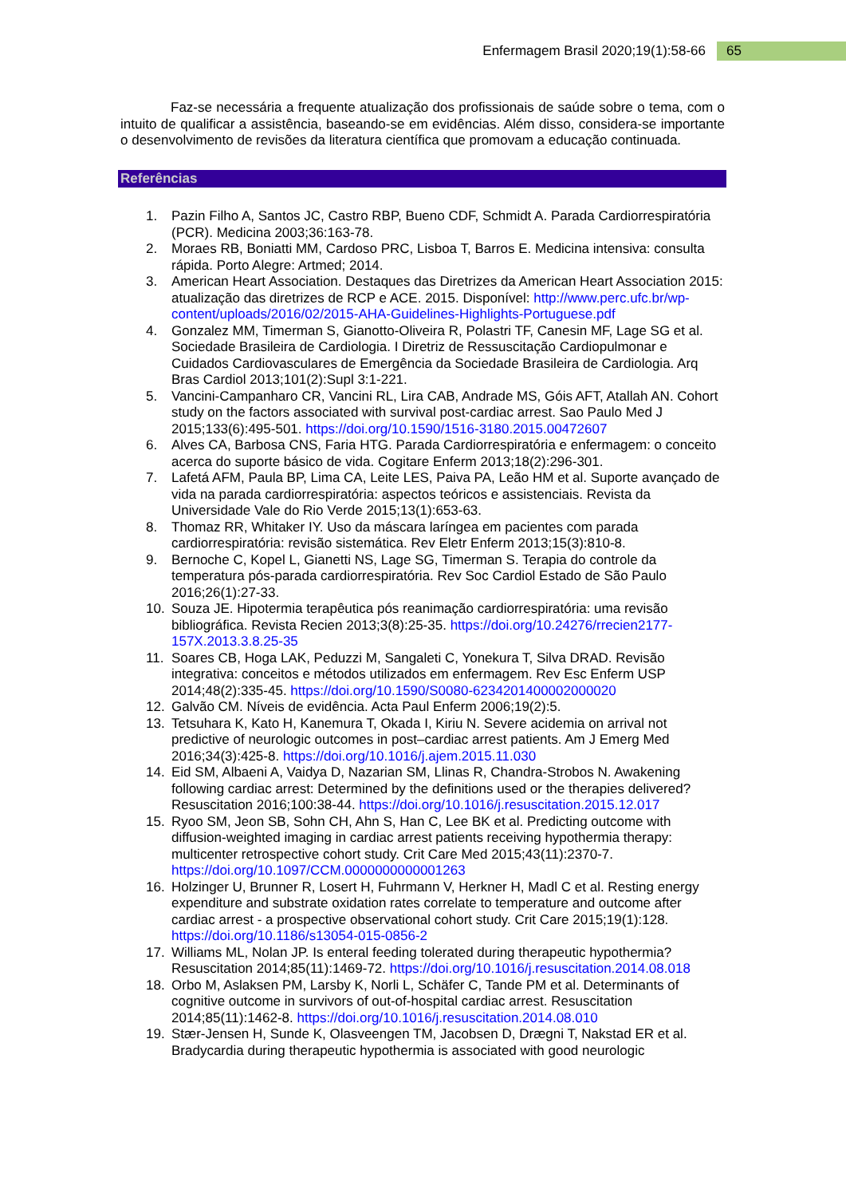Enfermagem Brasil 2020;19(1):58-66 65
Faz-se necessária a frequente atualização dos profissionais de saúde sobre o tema, com o intuito de qualificar a assistência, baseando-se em evidências. Além disso, considera-se importante o desenvolvimento de revisões da literatura científica que promovam a educação continuada.
Referências
1. Pazin Filho A, Santos JC, Castro RBP, Bueno CDF, Schmidt A. Parada Cardiorrespiratória (PCR). Medicina 2003;36:163-78.
2. Moraes RB, Boniatti MM, Cardoso PRC, Lisboa T, Barros E. Medicina intensiva: consulta rápida. Porto Alegre: Artmed; 2014.
3. American Heart Association. Destaques das Diretrizes da American Heart Association 2015: atualização das diretrizes de RCP e ACE. 2015. Disponível: http://www.perc.ufc.br/wp-content/uploads/2016/02/2015-AHA-Guidelines-Highlights-Portuguese.pdf
4. Gonzalez MM, Timerman S, Gianotto-Oliveira R, Polastri TF, Canesin MF, Lage SG et al. Sociedade Brasileira de Cardiologia. I Diretriz de Ressuscitação Cardiopulmonar e Cuidados Cardiovasculares de Emergência da Sociedade Brasileira de Cardiologia. Arq Bras Cardiol 2013;101(2):Supl 3:1-221.
5. Vancini-Campanharo CR, Vancini RL, Lira CAB, Andrade MS, Góis AFT, Atallah AN. Cohort study on the factors associated with survival post-cardiac arrest. Sao Paulo Med J 2015;133(6):495-501. https://doi.org/10.1590/1516-3180.2015.00472607
6. Alves CA, Barbosa CNS, Faria HTG. Parada Cardiorrespiratória e enfermagem: o conceito acerca do suporte básico de vida. Cogitare Enferm 2013;18(2):296-301.
7. Lafetá AFM, Paula BP, Lima CA, Leite LES, Paiva PA, Leão HM et al. Suporte avançado de vida na parada cardiorrespiratória: aspectos teóricos e assistenciais. Revista da Universidade Vale do Rio Verde 2015;13(1):653-63.
8. Thomaz RR, Whitaker IY. Uso da máscara laríngea em pacientes com parada cardiorrespiratória: revisão sistemática. Rev Eletr Enferm 2013;15(3):810-8.
9. Bernoche C, Kopel L, Gianetti NS, Lage SG, Timerman S. Terapia do controle da temperatura pós-parada cardiorrespiratória. Rev Soc Cardiol Estado de São Paulo 2016;26(1):27-33.
10. Souza JE. Hipotermia terapêutica pós reanimação cardiorrespiratória: uma revisão bibliográfica. Revista Recien 2013;3(8):25-35. https://doi.org/10.24276/rrecien2177-157X.2013.3.8.25-35
11. Soares CB, Hoga LAK, Peduzzi M, Sangaleti C, Yonekura T, Silva DRAD. Revisão integrativa: conceitos e métodos utilizados em enfermagem. Rev Esc Enferm USP 2014;48(2):335-45. https://doi.org/10.1590/S0080-6234201400002000020
12. Galvão CM. Níveis de evidência. Acta Paul Enferm 2006;19(2):5.
13. Tetsuhara K, Kato H, Kanemura T, Okada I, Kiriu N. Severe acidemia on arrival not predictive of neurologic outcomes in post–cardiac arrest patients. Am J Emerg Med 2016;34(3):425-8. https://doi.org/10.1016/j.ajem.2015.11.030
14. Eid SM, Albaeni A, Vaidya D, Nazarian SM, Llinas R, Chandra-Strobos N. Awakening following cardiac arrest: Determined by the definitions used or the therapies delivered? Resuscitation 2016;100:38-44. https://doi.org/10.1016/j.resuscitation.2015.12.017
15. Ryoo SM, Jeon SB, Sohn CH, Ahn S, Han C, Lee BK et al. Predicting outcome with diffusion-weighted imaging in cardiac arrest patients receiving hypothermia therapy: multicenter retrospective cohort study. Crit Care Med 2015;43(11):2370-7. https://doi.org/10.1097/CCM.0000000000001263
16. Holzinger U, Brunner R, Losert H, Fuhrmann V, Herkner H, Madl C et al. Resting energy expenditure and substrate oxidation rates correlate to temperature and outcome after cardiac arrest - a prospective observational cohort study. Crit Care 2015;19(1):128. https://doi.org/10.1186/s13054-015-0856-2
17. Williams ML, Nolan JP. Is enteral feeding tolerated during therapeutic hypothermia? Resuscitation 2014;85(11):1469-72. https://doi.org/10.1016/j.resuscitation.2014.08.018
18. Orbo M, Aslaksen PM, Larsby K, Norli L, Schäfer C, Tande PM et al. Determinants of cognitive outcome in survivors of out-of-hospital cardiac arrest. Resuscitation 2014;85(11):1462-8. https://doi.org/10.1016/j.resuscitation.2014.08.010
19. Stær-Jensen H, Sunde K, Olasveengen TM, Jacobsen D, Drægni T, Nakstad ER et al. Bradycardia during therapeutic hypothermia is associated with good neurologic